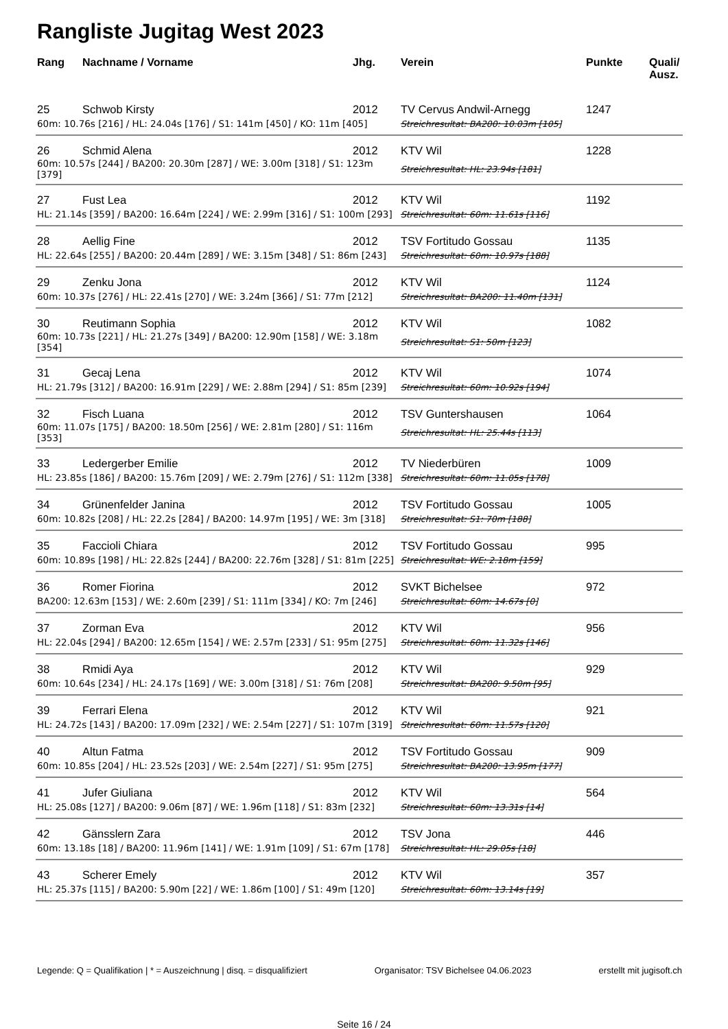Rangliste Jugitag West 2023
| Rang | Nachname / Vorname | Jhg. | Verein | Punkte | Quali/ Ausz. |
| --- | --- | --- | --- | --- | --- |
| 25 | Schwob Kirsty | 2012 | TV Cervus Andwil-Arnegg | 1247 | |
| 60m: 10.76s [216] / HL: 24.04s [176] / S1: 141m [450] / KO: 11m [405] | | | Streichresultat: BA200: 10.03m [105] | | |
| 26 | Schmid Alena | 2012 | KTV Wil | 1228 | |
| 60m: 10.57s [244] / BA200: 20.30m [287] / WE: 3.00m [318] / S1: 123m [379] | | | Streichresultat: HL: 23.94s [181] | | |
| 27 | Fust Lea | 2012 | KTV Wil | 1192 | |
| HL: 21.14s [359] / BA200: 16.64m [224] / WE: 2.99m [316] / S1: 100m [293] | | | Streichresultat: 60m: 11.61s [116] | | |
| 28 | Aellig Fine | 2012 | TSV Fortitudo Gossau | 1135 | |
| HL: 22.64s [255] / BA200: 20.44m [289] / WE: 3.15m [348] / S1: 86m [243] | | | Streichresultat: 60m: 10.97s [188] | | |
| 29 | Zenku Jona | 2012 | KTV Wil | 1124 | |
| 60m: 10.37s [276] / HL: 22.41s [270] / WE: 3.24m [366] / S1: 77m [212] | | | Streichresultat: BA200: 11.40m [131] | | |
| 30 | Reutimann Sophia | 2012 | KTV Wil | 1082 | |
| 60m: 10.73s [221] / HL: 21.27s [349] / BA200: 12.90m [158] / WE: 3.18m [354] | | | Streichresultat: S1: 50m [123] | | |
| 31 | Gecaj Lena | 2012 | KTV Wil | 1074 | |
| HL: 21.79s [312] / BA200: 16.91m [229] / WE: 2.88m [294] / S1: 85m [239] | | | Streichresultat: 60m: 10.92s [194] | | |
| 32 | Fisch Luana | 2012 | TSV Guntershausen | 1064 | |
| 60m: 11.07s [175] / BA200: 18.50m [256] / WE: 2.81m [280] / S1: 116m [353] | | | Streichresultat: HL: 25.44s [113] | | |
| 33 | Ledergerber Emilie | 2012 | TV Niederbüren | 1009 | |
| HL: 23.85s [186] / BA200: 15.76m [209] / WE: 2.79m [276] / S1: 112m [338] | | | Streichresultat: 60m: 11.05s [178] | | |
| 34 | Grünenfelder Janina | 2012 | TSV Fortitudo Gossau | 1005 | |
| 60m: 10.82s [208] / HL: 22.2s [284] / BA200: 14.97m [195] / WE: 3m [318] | | | Streichresultat: S1: 70m [188] | | |
| 35 | Faccioli Chiara | 2012 | TSV Fortitudo Gossau | 995 | |
| 60m: 10.89s [198] / HL: 22.82s [244] / BA200: 22.76m [328] / S1: 81m [225] | | | Streichresultat: WE: 2.18m [159] | | |
| 36 | Romer Fiorina | 2012 | SVKT Bichelsee | 972 | |
| BA200: 12.63m [153] / WE: 2.60m [239] / S1: 111m [334] / KO: 7m [246] | | | Streichresultat: 60m: 14.67s [0] | | |
| 37 | Zorman Eva | 2012 | KTV Wil | 956 | |
| HL: 22.04s [294] / BA200: 12.65m [154] / WE: 2.57m [233] / S1: 95m [275] | | | Streichresultat: 60m: 11.32s [146] | | |
| 38 | Rmidi Aya | 2012 | KTV Wil | 929 | |
| 60m: 10.64s [234] / HL: 24.17s [169] / WE: 3.00m [318] / S1: 76m [208] | | | Streichresultat: BA200: 9.50m [95] | | |
| 39 | Ferrari Elena | 2012 | KTV Wil | 921 | |
| HL: 24.72s [143] / BA200: 17.09m [232] / WE: 2.54m [227] / S1: 107m [319] | | | Streichresultat: 60m: 11.57s [120] | | |
| 40 | Altun Fatma | 2012 | TSV Fortitudo Gossau | 909 | |
| 60m: 10.85s [204] / HL: 23.52s [203] / WE: 2.54m [227] / S1: 95m [275] | | | Streichresultat: BA200: 13.95m [177] | | |
| 41 | Jufer Giuliana | 2012 | KTV Wil | 564 | |
| HL: 25.08s [127] / BA200: 9.06m [87] / WE: 1.96m [118] / S1: 83m [232] | | | Streichresultat: 60m: 13.31s [14] | | |
| 42 | Gänsslern Zara | 2012 | TSV Jona | 446 | |
| 60m: 13.18s [18] / BA200: 11.96m [141] / WE: 1.91m [109] / S1: 67m [178] | | | Streichresultat: HL: 29.05s [18] | | |
| 43 | Scherer Emely | 2012 | KTV Wil | 357 | |
| HL: 25.37s [115] / BA200: 5.90m [22] / WE: 1.86m [100] / S1: 49m [120] | | | Streichresultat: 60m: 13.14s [19] | | |
Legende: Q = Qualifikation | * = Auszeichnung | disq. = disqualifiziert Organisator: TSV Bichelsee 04.06.2023 erstellt mit jugisoft.ch
Seite 16 / 24